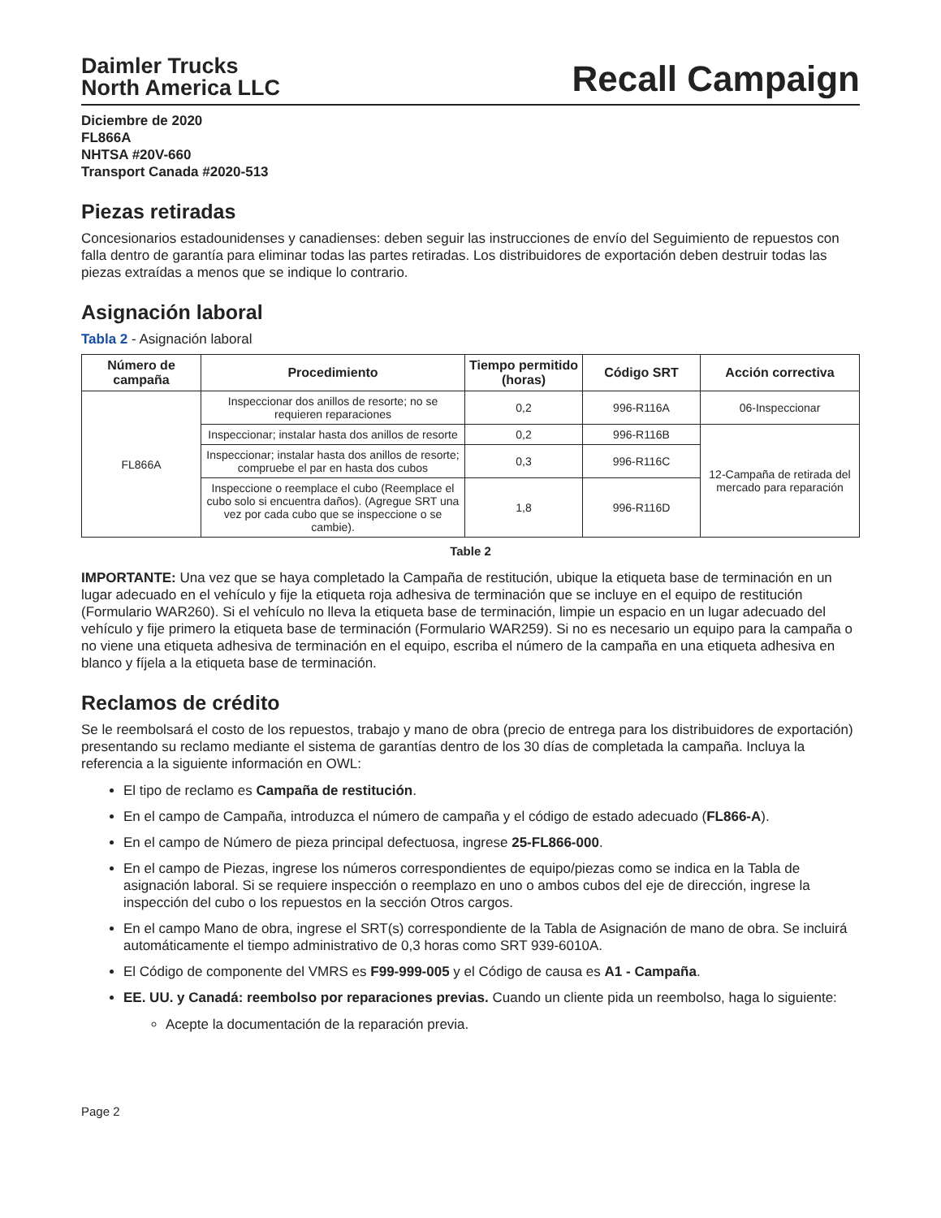Daimler Trucks
North America LLC
Recall Campaign
Diciembre de 2020
FL866A
NHTSA #20V-660
Transport Canada #2020-513
Piezas retiradas
Concesionarios estadounidenses y canadienses: deben seguir las instrucciones de envío del Seguimiento de repuestos con falla dentro de garantía para eliminar todas las partes retiradas. Los distribuidores de exportación deben destruir todas las piezas extraídas a menos que se indique lo contrario.
Asignación laboral
Tabla 2 - Asignación laboral
| Número de campaña | Procedimiento | Tiempo permitido (horas) | Código SRT | Acción correctiva |
| --- | --- | --- | --- | --- |
| FL866A | Inspeccionar dos anillos de resorte; no se requieren reparaciones | 0,2 | 996-R116A | 06-Inspeccionar |
| | Inspeccionar; instalar hasta dos anillos de resorte | 0,2 | 996-R116B | 12-Campaña de retirada del mercado para reparación |
| | Inspeccionar; instalar hasta dos anillos de resorte; compruebe el par en hasta dos cubos | 0,3 | 996-R116C | |
| | Inspeccione o reemplace el cubo (Reemplace el cubo solo si encuentra daños). (Agregue SRT una vez por cada cubo que se inspeccione o se cambie). | 1,8 | 996-R116D | |
Table 2
IMPORTANTE: Una vez que se haya completado la Campaña de restitución, ubique la etiqueta base de terminación en un lugar adecuado en el vehículo y fije la etiqueta roja adhesiva de terminación que se incluye en el equipo de restitución (Formulario WAR260). Si el vehículo no lleva la etiqueta base de terminación, limpie un espacio en un lugar adecuado del vehículo y fije primero la etiqueta base de terminación (Formulario WAR259). Si no es necesario un equipo para la campaña o no viene una etiqueta adhesiva de terminación en el equipo, escriba el número de la campaña en una etiqueta adhesiva en blanco y fíjela a la etiqueta base de terminación.
Reclamos de crédito
Se le reembolsará el costo de los repuestos, trabajo y mano de obra (precio de entrega para los distribuidores de exportación) presentando su reclamo mediante el sistema de garantías dentro de los 30 días de completada la campaña. Incluya la referencia a la siguiente información en OWL:
El tipo de reclamo es Campaña de restitución.
En el campo de Campaña, introduzca el número de campaña y el código de estado adecuado (FL866-A).
En el campo de Número de pieza principal defectuosa, ingrese 25-FL866-000.
En el campo de Piezas, ingrese los números correspondientes de equipo/piezas como se indica en la Tabla de asignación laboral. Si se requiere inspección o reemplazo en uno o ambos cubos del eje de dirección, ingrese la inspección del cubo o los repuestos en la sección Otros cargos.
En el campo Mano de obra, ingrese el SRT(s) correspondiente de la Tabla de Asignación de mano de obra. Se incluirá automáticamente el tiempo administrativo de 0,3 horas como SRT 939-6010A.
El Código de componente del VMRS es F99-999-005 y el Código de causa es A1 - Campaña.
EE. UU. y Canadá: reembolso por reparaciones previas. Cuando un cliente pida un reembolso, haga lo siguiente:
Acepte la documentación de la reparación previa.
Page 2